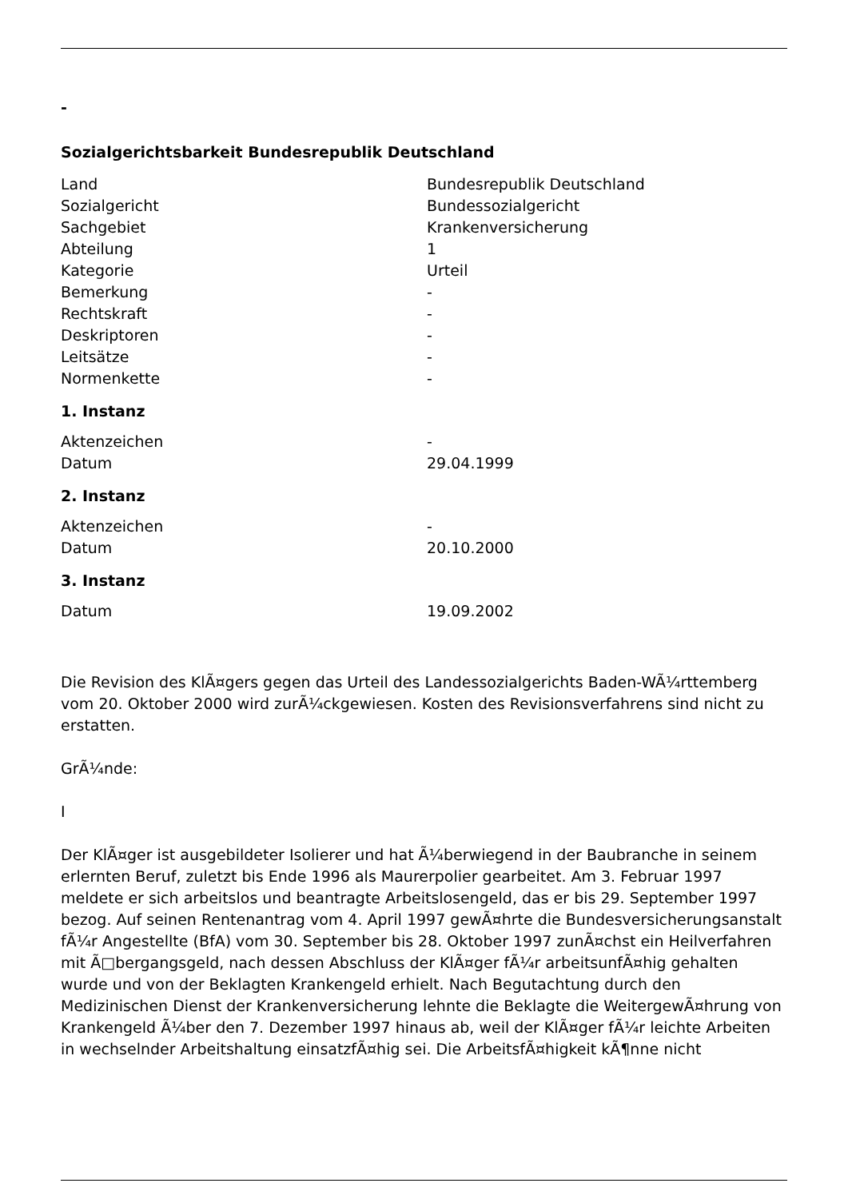-
Sozialgerichtsbarkeit Bundesrepublik Deutschland
| Land | Bundesrepublik Deutschland |
| Sozialgericht | Bundessozialgericht |
| Sachgebiet | Krankenversicherung |
| Abteilung | 1 |
| Kategorie | Urteil |
| Bemerkung | - |
| Rechtskraft | - |
| Deskriptoren | - |
| Leitsätze | - |
| Normenkette | - |
1. Instanz
| Aktenzeichen | - |
| Datum | 29.04.1999 |
2. Instanz
| Aktenzeichen | - |
| Datum | 20.10.2000 |
3. Instanz
| Datum | 19.09.2002 |
Die Revision des KlÃ¤gers gegen das Urteil des Landessozialgerichts Baden-WÃ¼rttemberg vom 20. Oktober 2000 wird zurÃ¼ckgewiesen. Kosten des Revisionsverfahrens sind nicht zu erstatten.
GrÃ¼nde:
I
Der KlÃ¤ger ist ausgebildeter Isolierer und hat Ã¼berwiegend in der Baubranche in seinem erlernten Beruf, zuletzt bis Ende 1996 als Maurerpolier gearbeitet. Am 3. Februar 1997 meldete er sich arbeitslos und beantragte Arbeitslosengeld, das er bis 29. September 1997 bezog. Auf seinen Rentenantrag vom 4. April 1997 gewÃ¤hrte die Bundesversicherungsanstalt fÃ¼r Angestellte (BfA) vom 30. September bis 28. Oktober 1997 zunÃ¤chst ein Heilverfahren mit Ã□bergangsgeld, nach dessen Abschluss der KlÃ¤ger fÃ¼r arbeitsunfÃ¤hig gehalten wurde und von der Beklagten Krankengeld erhielt. Nach Begutachtung durch den Medizinischen Dienst der Krankenversicherung lehnte die Beklagte die WeitergewÃ¤hrung von Krankengeld Ã¼ber den 7. Dezember 1997 hinaus ab, weil der KlÃ¤ger fÃ¼r leichte Arbeiten in wechselnder Arbeitshaltung einsatzfÃ¤hig sei. Die ArbeitsfÃ¤higkeit kÃ¶nne nicht